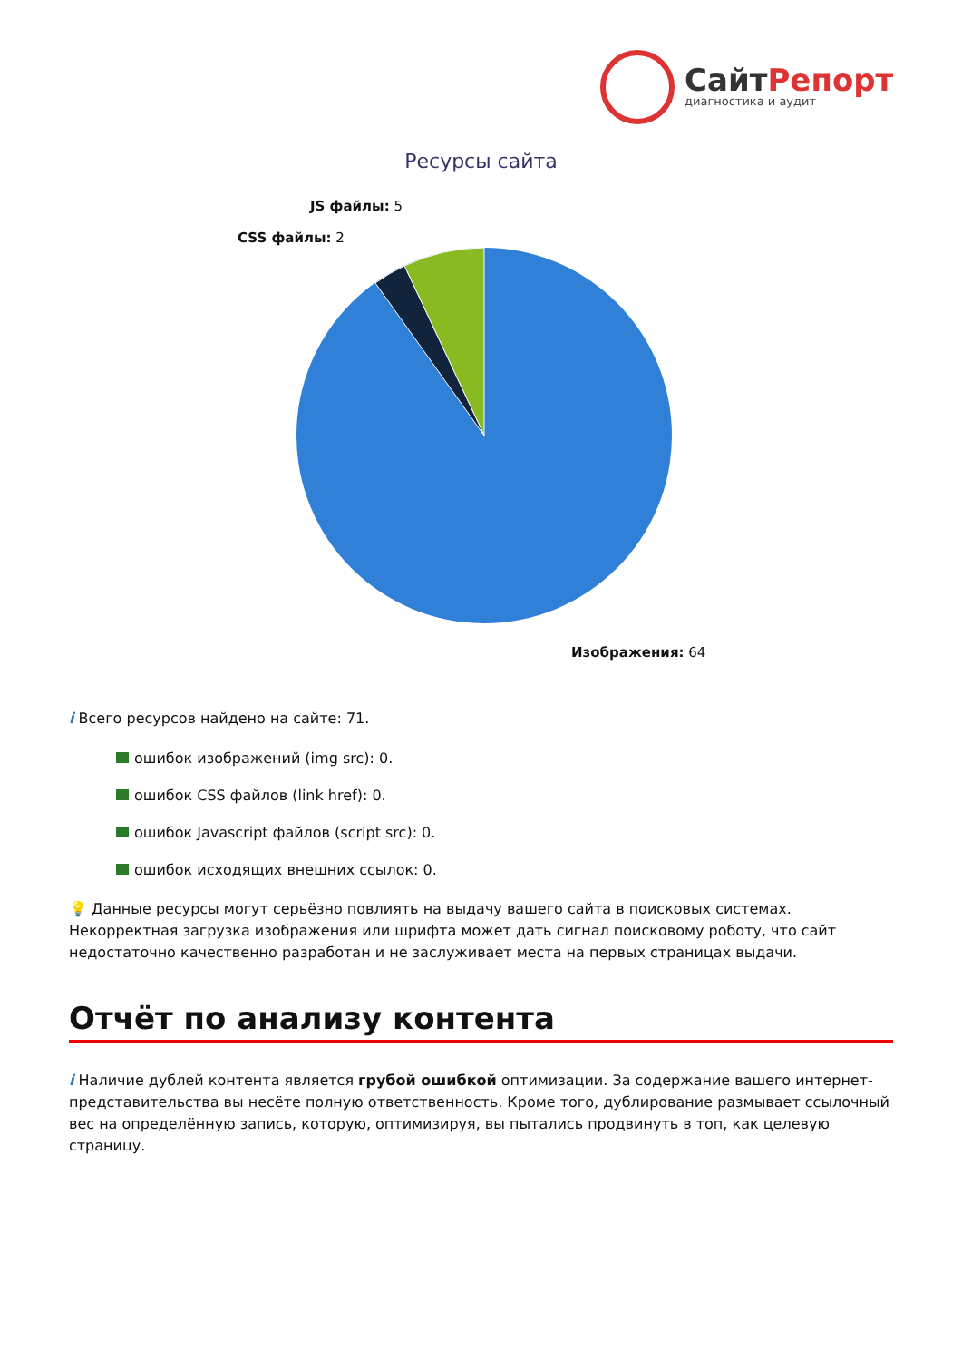СайтРепорт
диагностика и аудит
Ресурсы сайта
JS файлы: 5
CSS файлы: 2
Изображения: 64
i Всего ресурсов найдено на сайте: 71.
ошибок изображений (img src): 0.
ошибок CSS файлов (link href): 0.
ошибок Javascript файлов (script src): 0.
ошибок исходящих внешних ссылок: 0.
💡 Данные ресурсы могут серьёзно повлиять на выдачу вашего сайта в поисковых системах. Некорректная загрузка изображения или шрифта может дать сигнал поисковому роботу, что сайт недостаточно качественно разработан и не заслуживает места на первых страницах выдачи.
Отчёт по анализу контента
i Наличие дублей контента является грубой ошибкой оптимизации. За содержание вашего интернет-представительства вы несёте полную ответственность. Кроме того, дублирование размывает ссылочный вес на определённую запись, которую, оптимизируя, вы пытались продвинуть в топ, как целевую страницу.